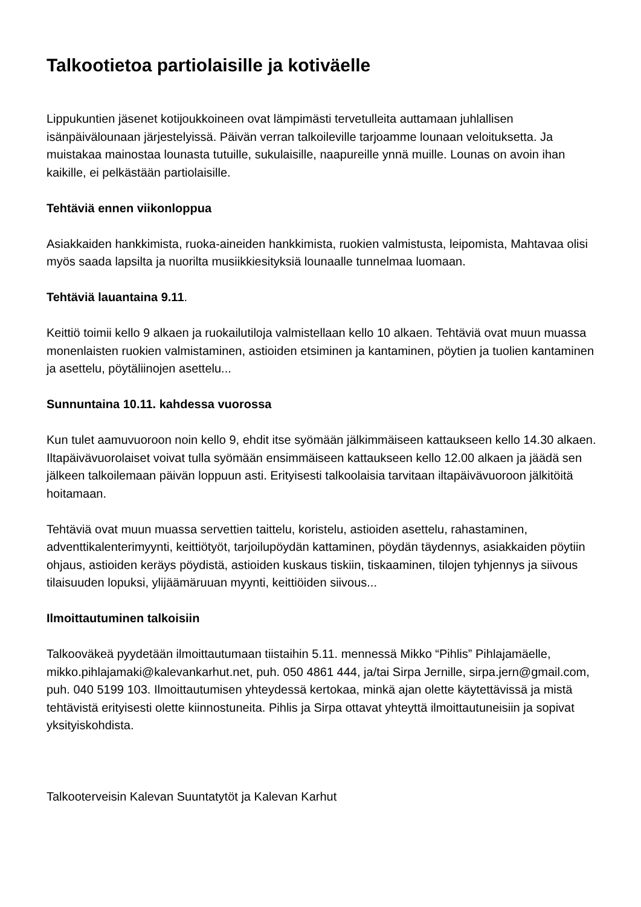Talkootietoa partiolaisille ja kotiväelle
Lippukuntien jäsenet kotijoukkoineen ovat lämpimästi tervetulleita auttamaan juhlallisen isänpäivälounaan järjestelyissä. Päivän verran talkoileville tarjoamme lounaan veloituksetta. Ja muistakaa mainostaa lounasta tutuille, sukulaisille, naapureille ynnä muille. Lounas on avoin ihan kaikille, ei pelkästään partiolaisille.
Tehtäviä ennen viikonloppua
Asiakkaiden hankkimista, ruoka-aineiden hankkimista, ruokien valmistusta, leipomista, Mahtavaa olisi myös saada lapsilta ja nuorilta musiikkiesityksiä lounaalle tunnelmaa luomaan.
Tehtäviä lauantaina 9.11.
Keittiö toimii kello 9 alkaen ja ruokailutiloja valmistellaan kello 10 alkaen. Tehtäviä ovat muun muassa monenlaisten ruokien valmistaminen, astioiden etsiminen ja kantaminen, pöytien ja tuolien kantaminen ja asettelu, pöytäliinojen asettelu...
Sunnuntaina 10.11. kahdessa vuorossa
Kun tulet aamuvuoroon noin kello 9, ehdit itse syömään jälkimmäiseen kattaukseen kello 14.30 alkaen. Iltapäivävuorolaiset voivat tulla syömään ensimmäiseen kattaukseen kello 12.00 alkaen ja jäädä sen jälkeen talkoilemaan päivän loppuun asti. Erityisesti talkoolaisia tarvitaan iltapäivävuoroon jälkitöitä hoitamaan.
Tehtäviä ovat muun muassa servettien taittelu, koristelu, astioiden asettelu, rahastaminen, adventtikalenterimyynti, keittiötyöt, tarjoilupöydän kattaminen, pöydän täydennys, asiakkaiden pöytiin ohjaus, astioiden keräys pöydistä, astioiden kuskaus tiskiin, tiskaaminen, tilojen tyhjennys ja siivous tilaisuuden lopuksi, ylijäämäruuan myynti, keittiöiden siivous...
Ilmoittautuminen talkoisiin
Talkooväkeä pyydetään ilmoittautumaan tiistaihin 5.11. mennessä Mikko “Pihlis” Pihlajamäelle, mikko.pihlajamaki@kalevankarhut.net, puh. 050 4861 444, ja/tai Sirpa Jernille, sirpa.jern@gmail.com, puh. 040 5199 103. Ilmoittautumisen yhteydessä kertokaa, minkä ajan olette käytettävissä ja mistä tehtävistä erityisesti olette kiinnostuneita. Pihlis ja Sirpa ottavat yhteyttä ilmoittautuneisiin ja sopivat yksityiskohdista.
Talkooterveisin Kalevan Suuntatytöt ja Kalevan Karhut